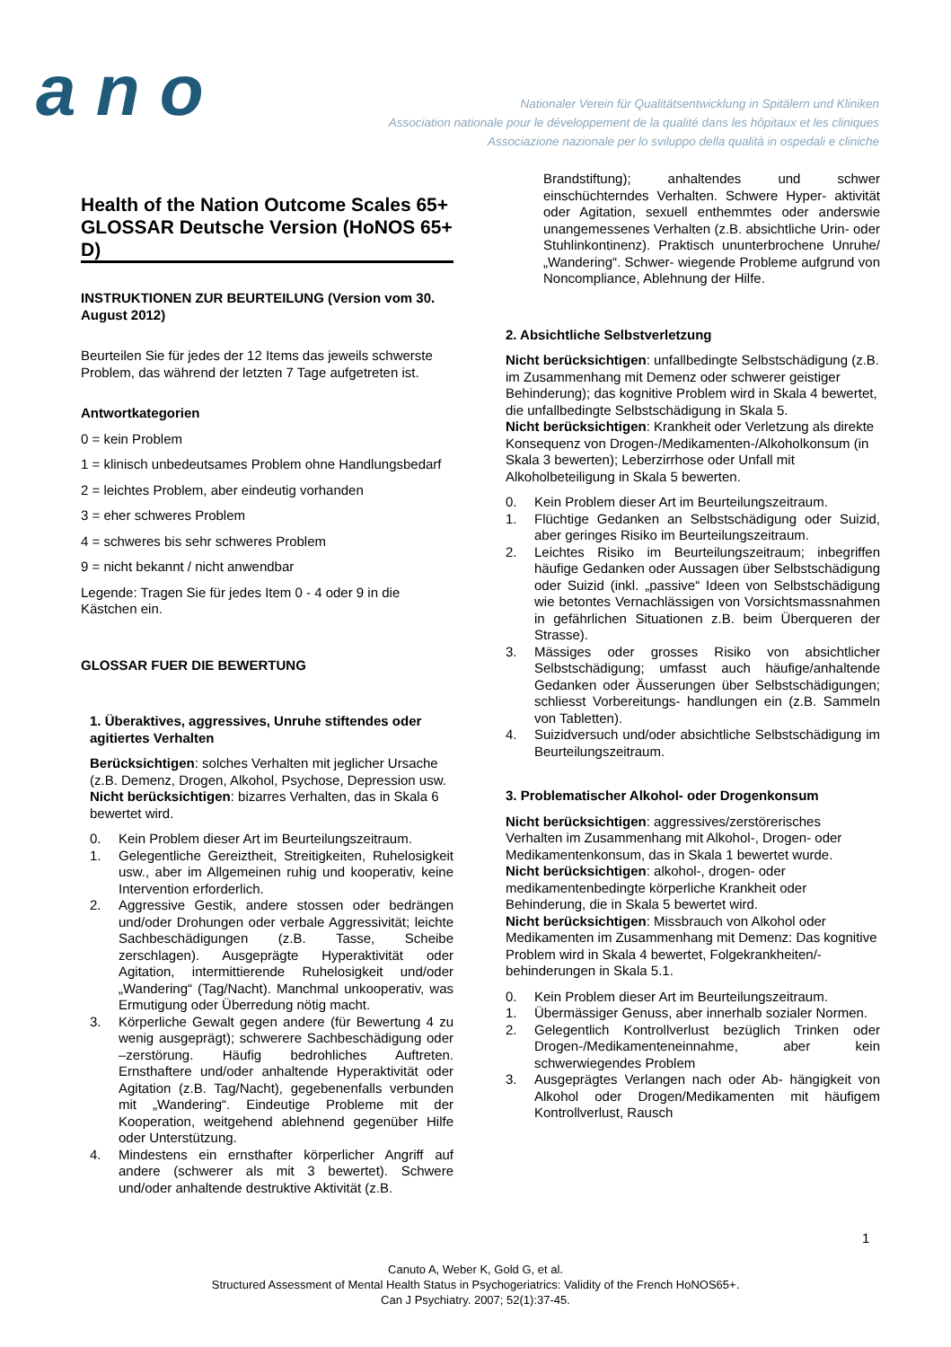a n o
Nationaler Verein für Qualitätsentwicklung in Spitälern und Kliniken
Association nationale pour le développement de la qualité dans les hôpitaux et les cliniques
Associazione nazionale per lo sviluppo della qualità in ospedali e cliniche
Health of the Nation Outcome Scales 65+ GLOSSAR Deutsche Version (HoNOS 65+ D)
INSTRUKTIONEN ZUR BEURTEILUNG (Version vom 30. August 2012)
Beurteilen Sie für jedes der 12 Items das jeweils schwerste Problem, das während der letzten 7 Tage aufgetreten ist.
Antwortkategorien
0 = kein Problem
1 = klinisch unbedeutsames Problem ohne Handlungsbedarf
2 = leichtes Problem, aber eindeutig vorhanden
3 = eher schweres Problem
4 = schweres bis sehr schweres Problem
9 = nicht bekannt / nicht anwendbar
Legende: Tragen Sie für jedes Item 0 - 4 oder 9 in die Kästchen ein.
GLOSSAR FUER DIE BEWERTUNG
1. Überaktives, aggressives, Unruhe stiftendes oder agitiertes Verhalten
Berücksichtigen: solches Verhalten mit jeglicher Ursache (z.B. Demenz, Drogen, Alkohol, Psychose, Depression usw.
Nicht berücksichtigen: bizarres Verhalten, das in Skala 6 bewertet wird.
0. Kein Problem dieser Art im Beurteilungszeitraum.
1. Gelegentliche Gereiztheit, Streitigkeiten, Ruhelosigkeit usw., aber im Allgemeinen ruhig und kooperativ, keine Intervention erforderlich.
2. Aggressive Gestik, andere stossen oder bedrängen und/oder Drohungen oder verbale Aggressivität; leichte Sachbeschädigungen (z.B. Tasse, Scheibe zerschlagen). Ausgeprägte Hyperaktivität oder Agitation, intermittierende Ruhelosigkeit und/oder „Wandering“ (Tag/Nacht). Manchmal unkooperativ, was Ermutigung oder Überredung nötig macht.
3. Körperliche Gewalt gegen andere (für Bewertung 4 zu wenig ausgeprägt); schwerere Sachbeschädigung oder –zerstörung. Häufig bedrohliches Auftreten. Ernsthaftere und/oder anhaltende Hyperaktivität oder Agitation (z.B. Tag/Nacht), gegebenenfalls verbunden mit „Wandering“. Eindeutige Probleme mit der Kooperation, weitgehend ablehnend gegenüber Hilfe oder Unterstützung.
4. Mindestens ein ernsthafter körperlicher Angriff auf andere (schwerer als mit 3 bewertet). Schwere und/oder anhaltende destruktive Aktivität (z.B.
Brandstiftung); anhaltendes und schwer einschüchterndes Verhalten. Schwere Hyper- aktivität oder Agitation, sexuell enthemmtes oder anderswie unangemessenes Verhalten (z.B. absichtliche Urin- oder Stuhlinkontinenz). Praktisch ununterbrochene Unruhe/„Wandering“. Schwer- wiegende Probleme aufgrund von Noncompliance, Ablehnung der Hilfe.
2. Absichtliche Selbstverletzung
Nicht berücksichtigen: unfallbedingte Selbstschädigung (z.B. im Zusammenhang mit Demenz oder schwerer geistiger Behinderung); das kognitive Problem wird in Skala 4 bewertet, die unfallbedingte Selbstschädigung in Skala 5.
Nicht berücksichtigen: Krankheit oder Verletzung als direkte Konsequenz von Drogen-/Medikamenten-/Alkoholkonsum (in Skala 3 bewerten); Leberzirrhose oder Unfall mit Alkoholbeteiligung in Skala 5 bewerten.
0. Kein Problem dieser Art im Beurteilungszeitraum.
1. Flüchtige Gedanken an Selbstschädigung oder Suizid, aber geringes Risiko im Beurteilungszeitraum.
2. Leichtes Risiko im Beurteilungszeitraum; inbegriffen häufige Gedanken oder Aussagen über Selbstschädigung oder Suizid (inkl. „passive“ Ideen von Selbstschädigung wie betontes Vernachlässigen von Vorsichtsmassnahmen in gefährlichen Situationen z.B. beim Überqueren der Strasse).
3. Mässiges oder grosses Risiko von absichtlicher Selbstschädigung; umfasst auch häufige/anhaltende Gedanken oder Äusserungen über Selbstschädigungen; schliesst Vorbereitungs- handlungen ein (z.B. Sammeln von Tabletten).
4. Suizidversuch und/oder absichtliche Selbstschädigung im Beurteilungszeitraum.
3. Problematischer Alkohol- oder Drogenkonsum
Nicht berücksichtigen: aggressives/zerstörerisches Verhalten im Zusammenhang mit Alkohol-, Drogen- oder Medikamentenkonsum, das in Skala 1 bewertet wurde.
Nicht berücksichtigen: alkohol-, drogen- oder medikamentenbedingte körperliche Krankheit oder Behinderung, die in Skala 5 bewertet wird.
Nicht berücksichtigen: Missbrauch von Alkohol oder Medikamenten im Zusammenhang mit Demenz: Das kognitive Problem wird in Skala 4 bewertet, Folgekrankheiten/-behinderungen in Skala 5.1.
0. Kein Problem dieser Art im Beurteilungszeitraum.
1. Übermässiger Genuss, aber innerhalb sozialer Normen.
2. Gelegentlich Kontrollverlust bezüglich Trinken oder Drogen-/Medikamenteneinnahme, aber kein schwerwiegendes Problem
3. Ausgeprägtes Verlangen nach oder Ab- hängigkeit von Alkohol oder Drogen/Medikamenten mit häufigem Kontrollverlust, Rausch
1
Canuto A, Weber K, Gold G, et al.
Structured Assessment of Mental Health Status in Psychogeriatrics: Validity of the French HoNOS65+.
Can J Psychiatry. 2007; 52(1):37-45.